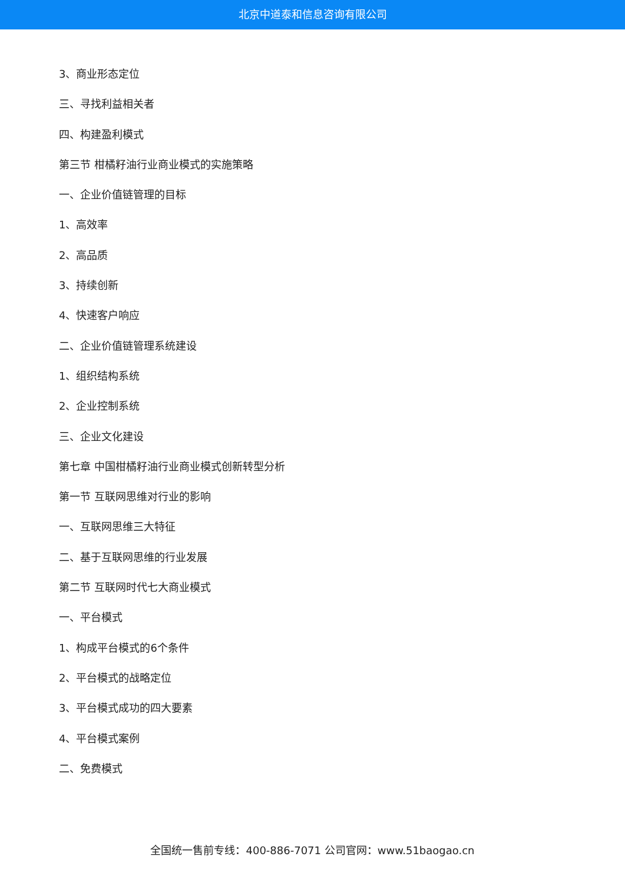北京中道泰和信息咨询有限公司
3、商业形态定位
三、寻找利益相关者
四、构建盈利模式
第三节 柑橘籽油行业商业模式的实施策略
一、企业价值链管理的目标
1、高效率
2、高品质
3、持续创新
4、快速客户响应
二、企业价值链管理系统建设
1、组织结构系统
2、企业控制系统
三、企业文化建设
第七章 中国柑橘籽油行业商业模式创新转型分析
第一节 互联网思维对行业的影响
一、互联网思维三大特征
二、基于互联网思维的行业发展
第二节 互联网时代七大商业模式
一、平台模式
1、构成平台模式的6个条件
2、平台模式的战略定位
3、平台模式成功的四大要素
4、平台模式案例
二、免费模式
全国统一售前专线：400-886-7071 公司官网：www.51baogao.cn